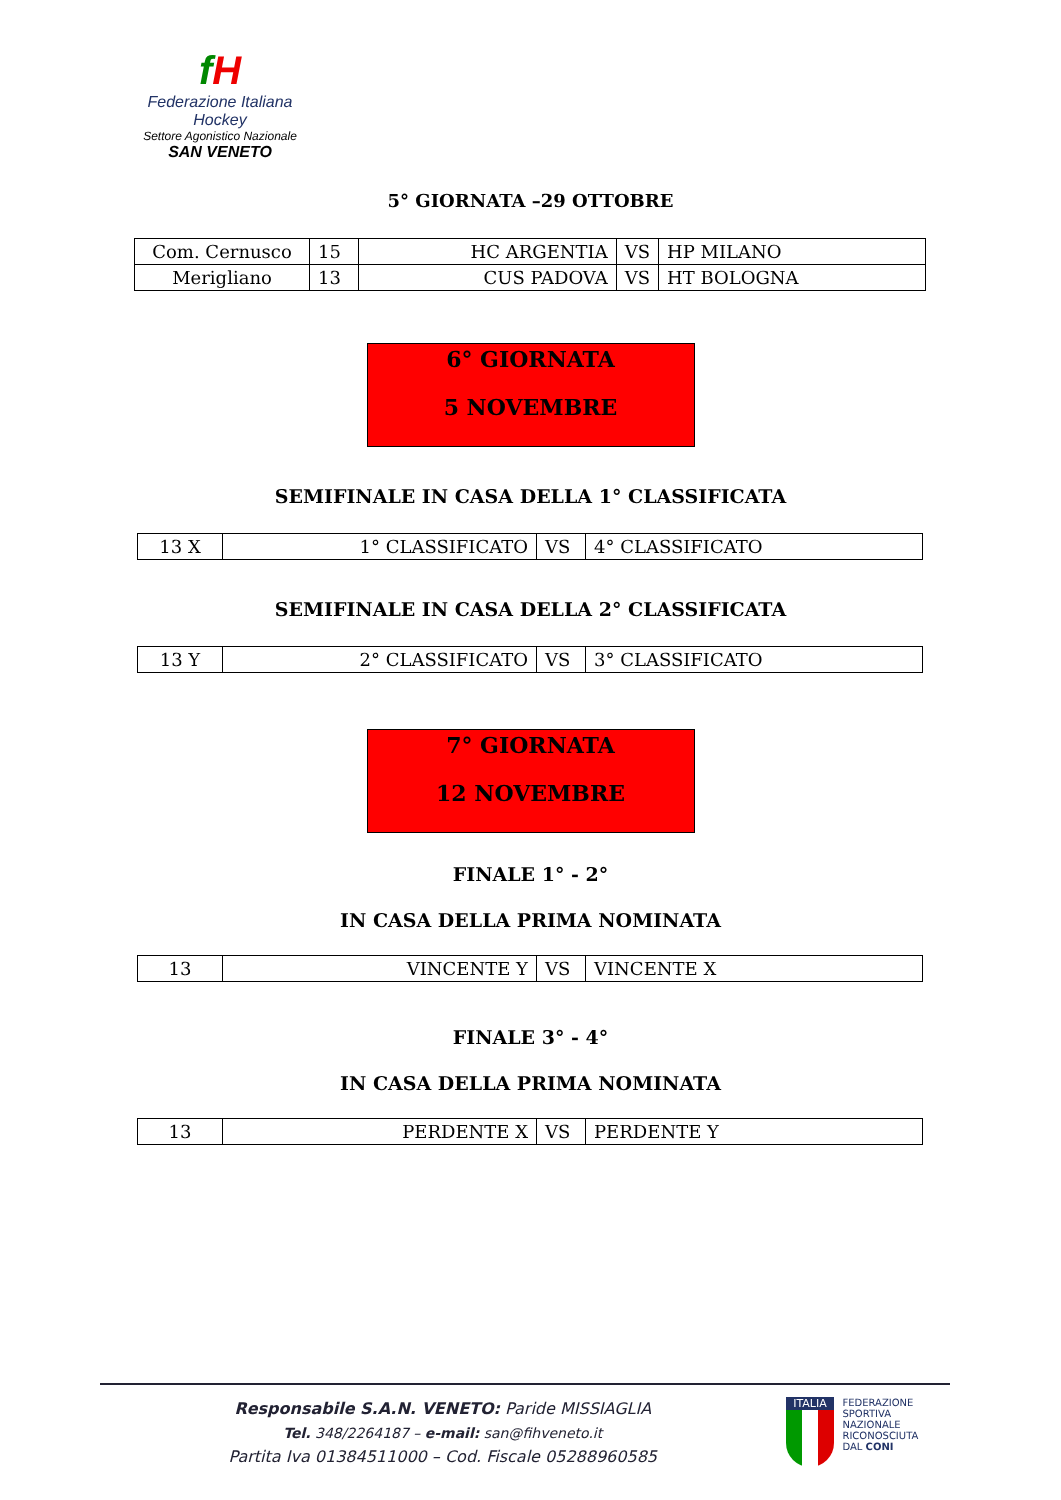fH
Federazione Italiana Hockey
Settore Agonistico Nazionale
SAN VENETO
5° GIORNATA –29 OTTOBRE
| Com. Cernusco | 15 | HC ARGENTIA | VS | HP MILANO |
| Merigliano | 13 | CUS PADOVA | VS | HT BOLOGNA |
6° GIORNATA
5 NOVEMBRE
SEMIFINALE IN CASA DELLA 1° CLASSIFICATA
| 13 X | 1° CLASSIFICATO | VS | 4° CLASSIFICATO |
SEMIFINALE IN CASA DELLA 2° CLASSIFICATA
| 13 Y | 2° CLASSIFICATO | VS | 3° CLASSIFICATO |
7° GIORNATA
12 NOVEMBRE
FINALE 1° - 2°
IN CASA DELLA PRIMA NOMINATA
| 13 | VINCENTE Y | VS | VINCENTE X |
FINALE 3° - 4°
IN CASA DELLA PRIMA NOMINATA
| 13 | PERDENTE X | VS | PERDENTE Y |
Responsabile S.A.N. VENETO: Paride MISSIAGLIA
Tel. 348/2264187 – e-mail: san@fihveneto.it
Partita Iva 01384511000 – Cod. Fiscale 05288960585
ITALIA
FEDERAZIONE
SPORTIVA NAZIONALE
RICONOSCIUTA
DAL CONI